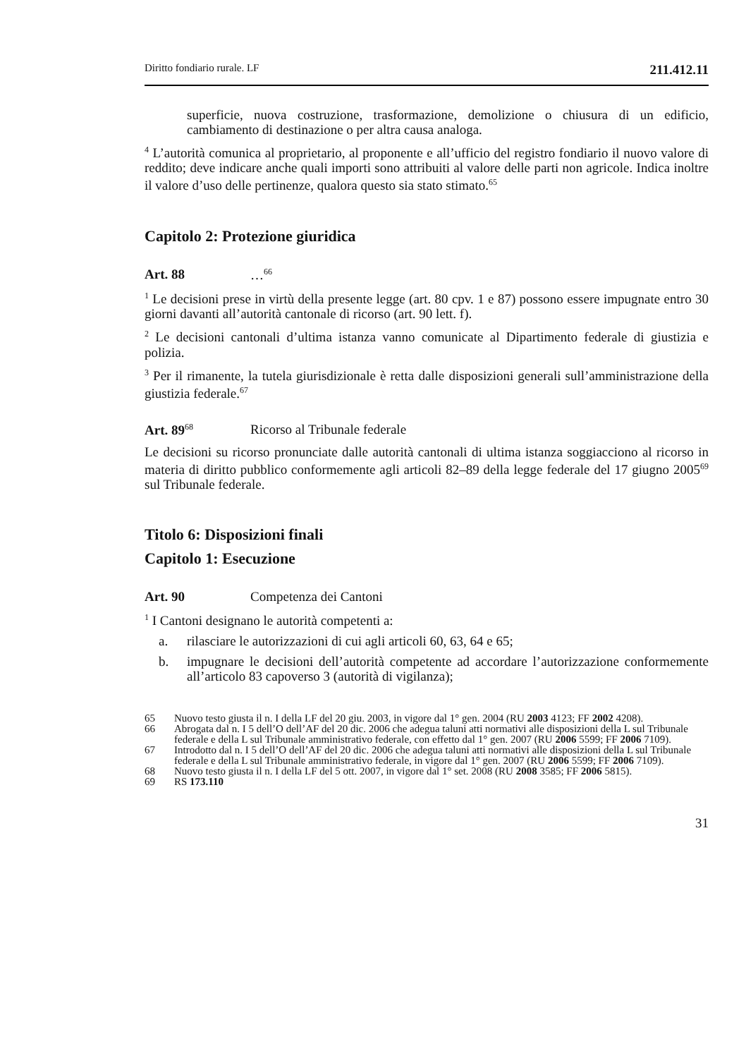Diritto fondiario rurale. LF 211.412.11
superficie, nuova costruzione, trasformazione, demolizione o chiusura di un edificio, cambiamento di destinazione o per altra causa analoga.
<sup>4</sup> L’autorità comunica al proprietario, al proponente e all’ufficio del registro fondiario il nuovo valore di reddito; deve indicare anche quali importi sono attribuiti al valore delle parti non agricole. Indica inoltre il valore d’uso delle pertinenze, qualora questo sia stato stimato.<sup>65</sup>
Capitolo 2: Protezione giuridica
Art. 88 …<sup>66</sup>
<sup>1</sup> Le decisioni prese in virtù della presente legge (art. 80 cpv. 1 e 87) possono essere impugnate entro 30 giorni davanti all’autorità cantonale di ricorso (art. 90 lett. f).
<sup>2</sup> Le decisioni cantonali d’ultima istanza vanno comunicate al Dipartimento federale di giustizia e polizia.
<sup>3</sup> Per il rimanente, la tutela giurisdizionale è retta dalle disposizioni generali sull’amministrazione della giustizia federale.<sup>67</sup>
Art. 89<sup>68</sup> Ricorso al Tribunale federale
Le decisioni su ricorso pronunciate dalle autorità cantonali di ultima istanza soggiacciono al ricorso in materia di diritto pubblico conformemente agli articoli 82–89 della legge federale del 17 giugno 2005<sup>69</sup> sul Tribunale federale.
Titolo 6: Disposizioni finali
Capitolo 1: Esecuzione
Art. 90 Competenza dei Cantoni
<sup>1</sup> I Cantoni designano le autorità competenti a:
a. rilasciare le autorizzazioni di cui agli articoli 60, 63, 64 e 65;
b. impugnare le decisioni dell’autorità competente ad accordare l’autorizzazione conformemente all’articolo 83 capoverso 3 (autorità di vigilanza);
65 Nuovo testo giusta il n. I della LF del 20 giu. 2003, in vigore dal 1° gen. 2004 (RU 2003 4123; FF 2002 4208).
66 Abrogata dal n. I 5 dell’O dell’AF del 20 dic. 2006 che adegua taluni atti normativi alle disposizioni della L sul Tribunale federale e della L sul Tribunale amministrativo federale, con effetto dal 1° gen. 2007 (RU 2006 5599; FF 2006 7109).
67 Introdotto dal n. I 5 dell’O dell’AF del 20 dic. 2006 che adegua taluni atti normativi alle disposizioni della L sul Tribunale federale e della L sul Tribunale amministrativo federale, in vigore dal 1° gen. 2007 (RU 2006 5599; FF 2006 7109).
68 Nuovo testo giusta il n. I della LF del 5 ott. 2007, in vigore dal 1° set. 2008 (RU 2008 3585; FF 2006 5815).
69 RS 173.110
31